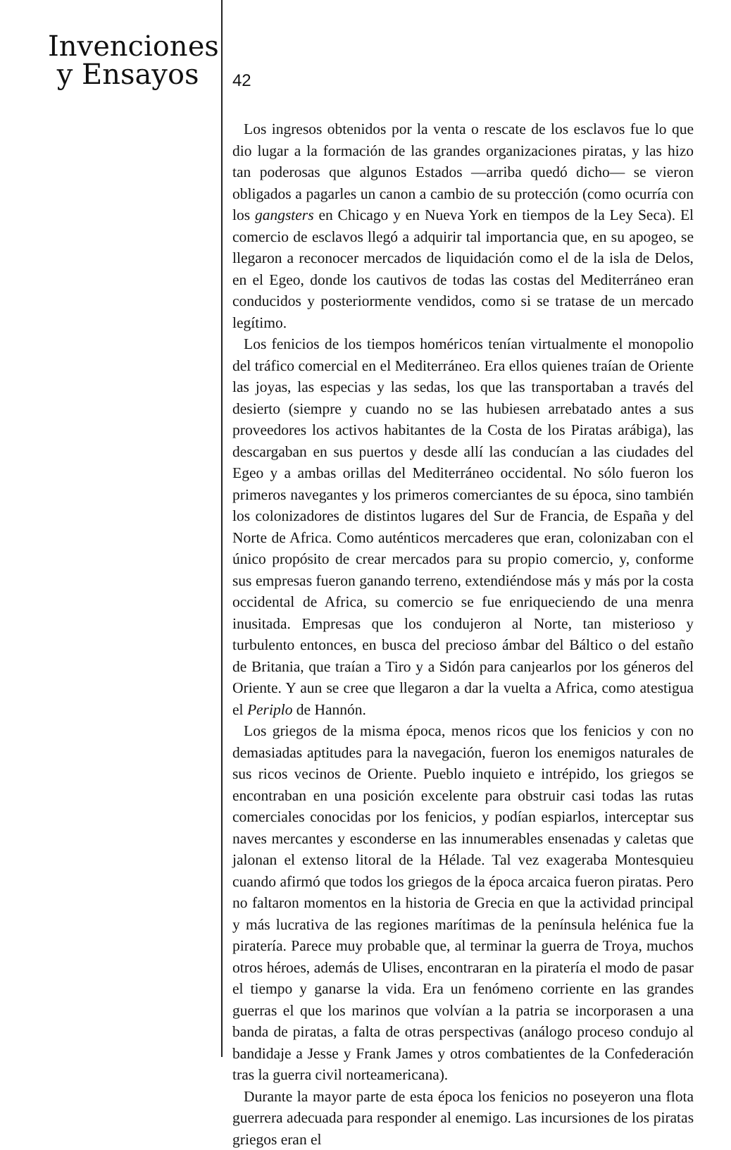Invenciones
y Ensayos
42
Los ingresos obtenidos por la venta o rescate de los esclavos fue lo que dio lugar a la formación de las grandes organizaciones piratas, y las hizo tan poderosas que algunos Estados —arriba quedó dicho— se vieron obligados a pagarles un canon a cambio de su protección (como ocurría con los gangsters en Chicago y en Nueva York en tiempos de la Ley Seca). El comercio de esclavos llegó a adquirir tal importancia que, en su apogeo, se llegaron a reconocer mercados de liquidación como el de la isla de Delos, en el Egeo, donde los cautivos de todas las costas del Mediterráneo eran conducidos y posteriormente vendidos, como si se tratase de un mercado legítimo.
Los fenicios de los tiempos homéricos tenían virtualmente el monopolio del tráfico comercial en el Mediterráneo. Era ellos quienes traían de Oriente las joyas, las especias y las sedas, los que las transportaban a través del desierto (siempre y cuando no se las hubiesen arrebatado antes a sus proveedores los activos habitantes de la Costa de los Piratas arábiga), las descargaban en sus puertos y desde allí las conducían a las ciudades del Egeo y a ambas orillas del Mediterráneo occidental. No sólo fueron los primeros navegantes y los primeros comerciantes de su época, sino también los colonizadores de distintos lugares del Sur de Francia, de España y del Norte de Africa. Como auténticos mercaderes que eran, colonizaban con el único propósito de crear mercados para su propio comercio, y, conforme sus empresas fueron ganando terreno, extendiéndose más y más por la costa occidental de Africa, su comercio se fue enriqueciendo de una menra inusitada. Empresas que los condujeron al Norte, tan misterioso y turbulento entonces, en busca del precioso ámbar del Báltico o del estaño de Britania, que traían a Tiro y a Sidón para canjearlos por los géneros del Oriente. Y aun se cree que llegaron a dar la vuelta a Africa, como atestigua el Periplo de Hannón.
Los griegos de la misma época, menos ricos que los fenicios y con no demasiadas aptitudes para la navegación, fueron los enemigos naturales de sus ricos vecinos de Oriente. Pueblo inquieto e intrépido, los griegos se encontraban en una posición excelente para obstruir casi todas las rutas comerciales conocidas por los fenicios, y podían espiarlos, interceptar sus naves mercantes y esconderse en las innumerables ensenadas y caletas que jalonan el extenso litoral de la Hélade. Tal vez exageraba Montesquieu cuando afirmó que todos los griegos de la época arcaica fueron piratas. Pero no faltaron momentos en la historia de Grecia en que la actividad principal y más lucrativa de las regiones marítimas de la península helénica fue la piratería. Parece muy probable que, al terminar la guerra de Troya, muchos otros héroes, además de Ulises, encontraran en la piratería el modo de pasar el tiempo y ganarse la vida. Era un fenómeno corriente en las grandes guerras el que los marinos que volvían a la patria se incorporasen a una banda de piratas, a falta de otras perspectivas (análogo proceso condujo al bandidaje a Jesse y Frank James y otros combatientes de la Confederación tras la guerra civil norteamericana).
Durante la mayor parte de esta época los fenicios no poseyeron una flota guerrera adecuada para responder al enemigo. Las incursiones de los piratas griegos eran el